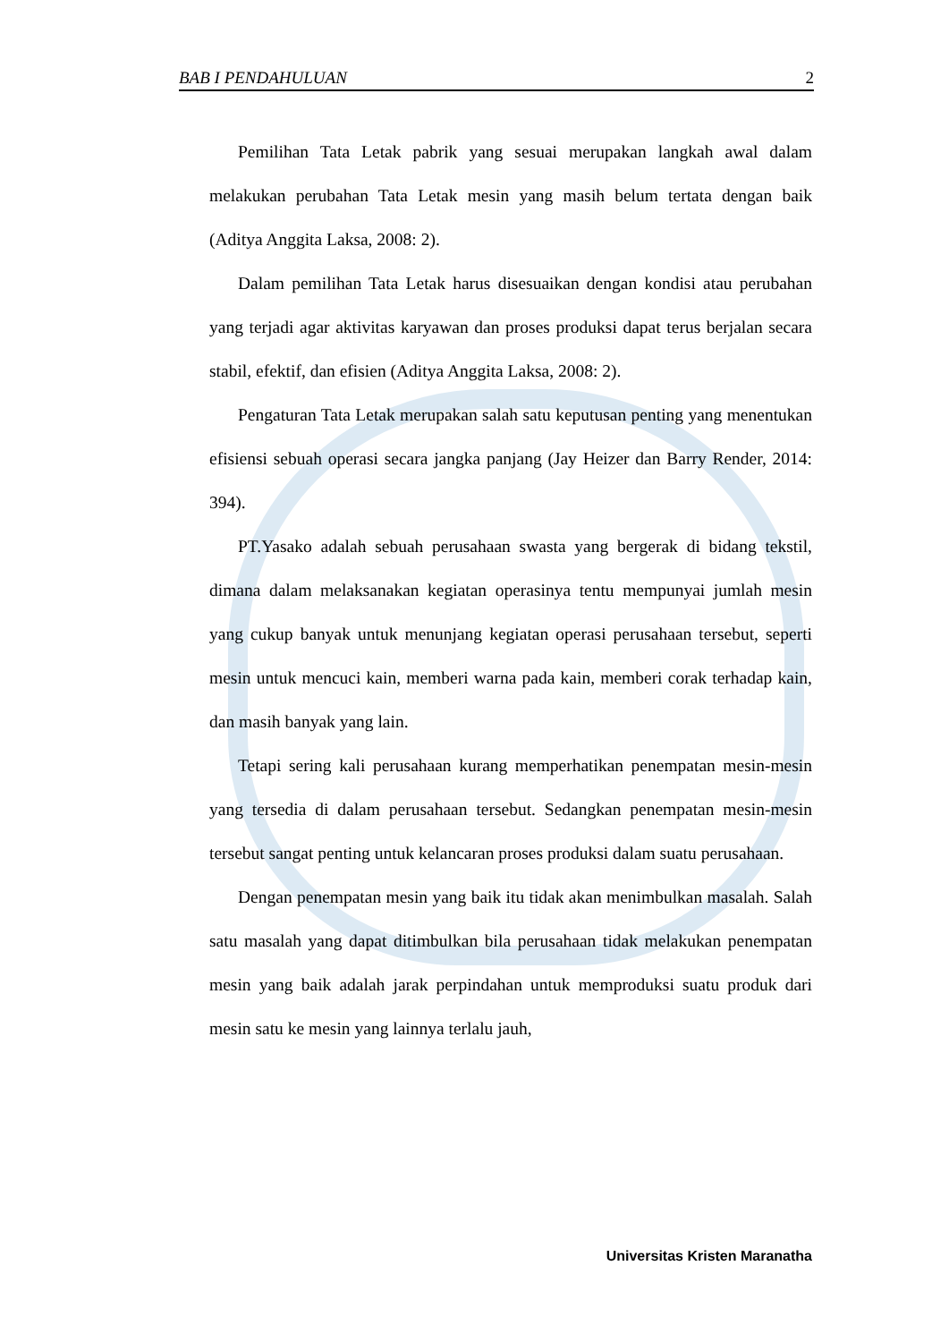BAB I PENDAHULUAN 2
Pemilihan Tata Letak pabrik yang sesuai merupakan langkah awal dalam melakukan perubahan Tata Letak mesin yang masih belum tertata dengan baik (Aditya Anggita Laksa, 2008: 2).
Dalam pemilihan Tata Letak harus disesuaikan dengan kondisi atau perubahan yang terjadi agar aktivitas karyawan dan proses produksi dapat terus berjalan secara stabil, efektif, dan efisien (Aditya Anggita Laksa, 2008: 2).
Pengaturan Tata Letak merupakan salah satu keputusan penting yang menentukan efisiensi sebuah operasi secara jangka panjang (Jay Heizer dan Barry Render, 2014: 394).
PT.Yasako adalah sebuah perusahaan swasta yang bergerak di bidang tekstil, dimana dalam melaksanakan kegiatan operasinya tentu mempunyai jumlah mesin yang cukup banyak untuk menunjang kegiatan operasi perusahaan tersebut, seperti mesin untuk mencuci kain, memberi warna pada kain, memberi corak terhadap kain, dan masih banyak yang lain.
Tetapi sering kali perusahaan kurang memperhatikan penempatan mesin-mesin yang tersedia di dalam perusahaan tersebut. Sedangkan penempatan mesin-mesin tersebut sangat penting untuk kelancaran proses produksi dalam suatu perusahaan.
Dengan penempatan mesin yang baik itu tidak akan menimbulkan masalah. Salah satu masalah yang dapat ditimbulkan bila perusahaan tidak melakukan penempatan mesin yang baik adalah jarak perpindahan untuk memproduksi suatu produk dari mesin satu ke mesin yang lainnya terlalu jauh,
Universitas Kristen Maranatha